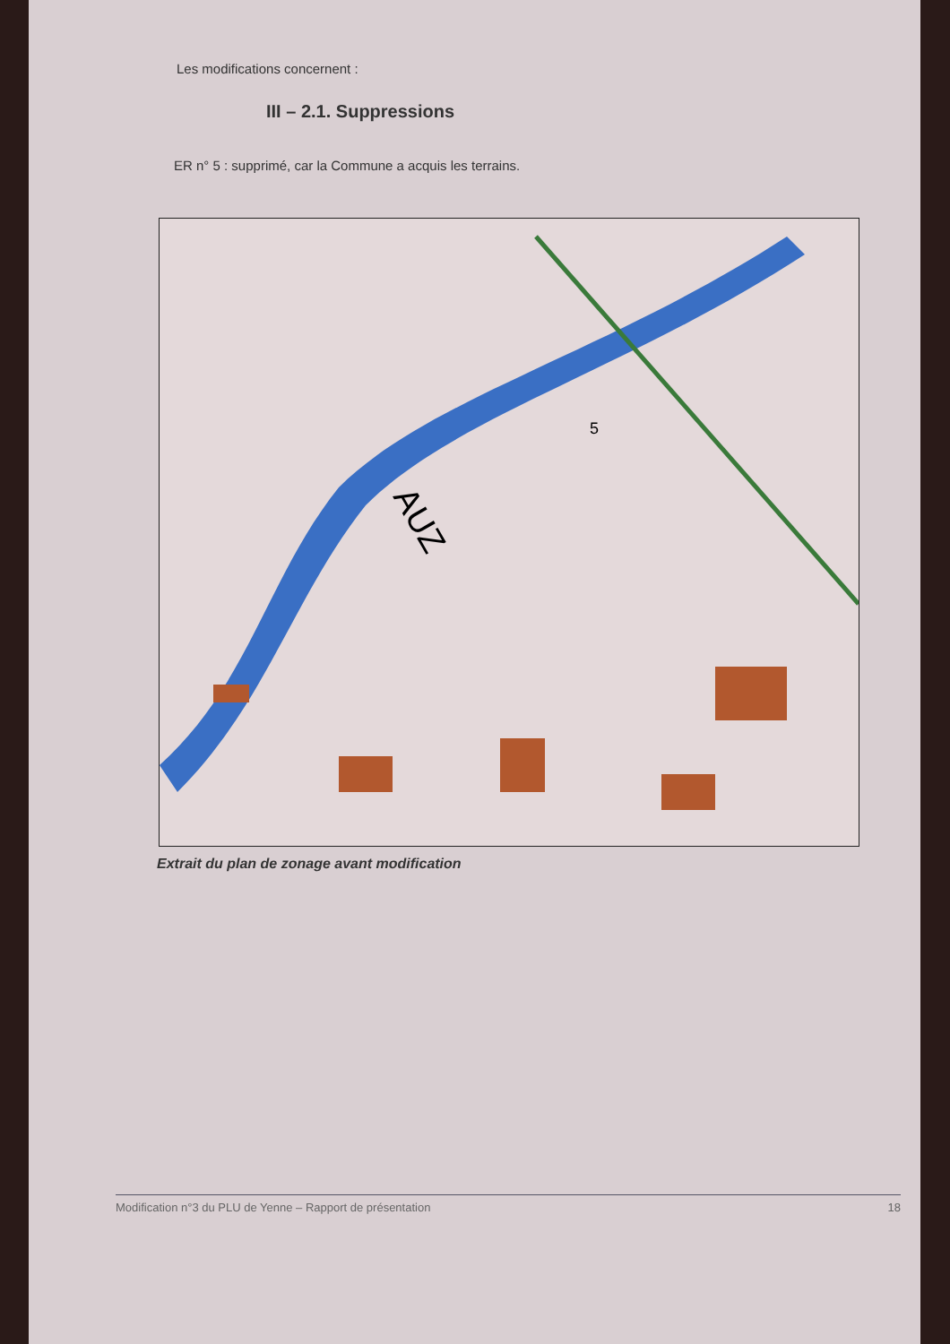Les modifications concernent :
III – 2.1. Suppressions
ER n° 5 : supprimé, car la Commune a acquis les terrains.
AUZ
5
Extrait du plan de zonage avant modification
Modification n°3 du PLU de Yenne – Rapport de présentation 18